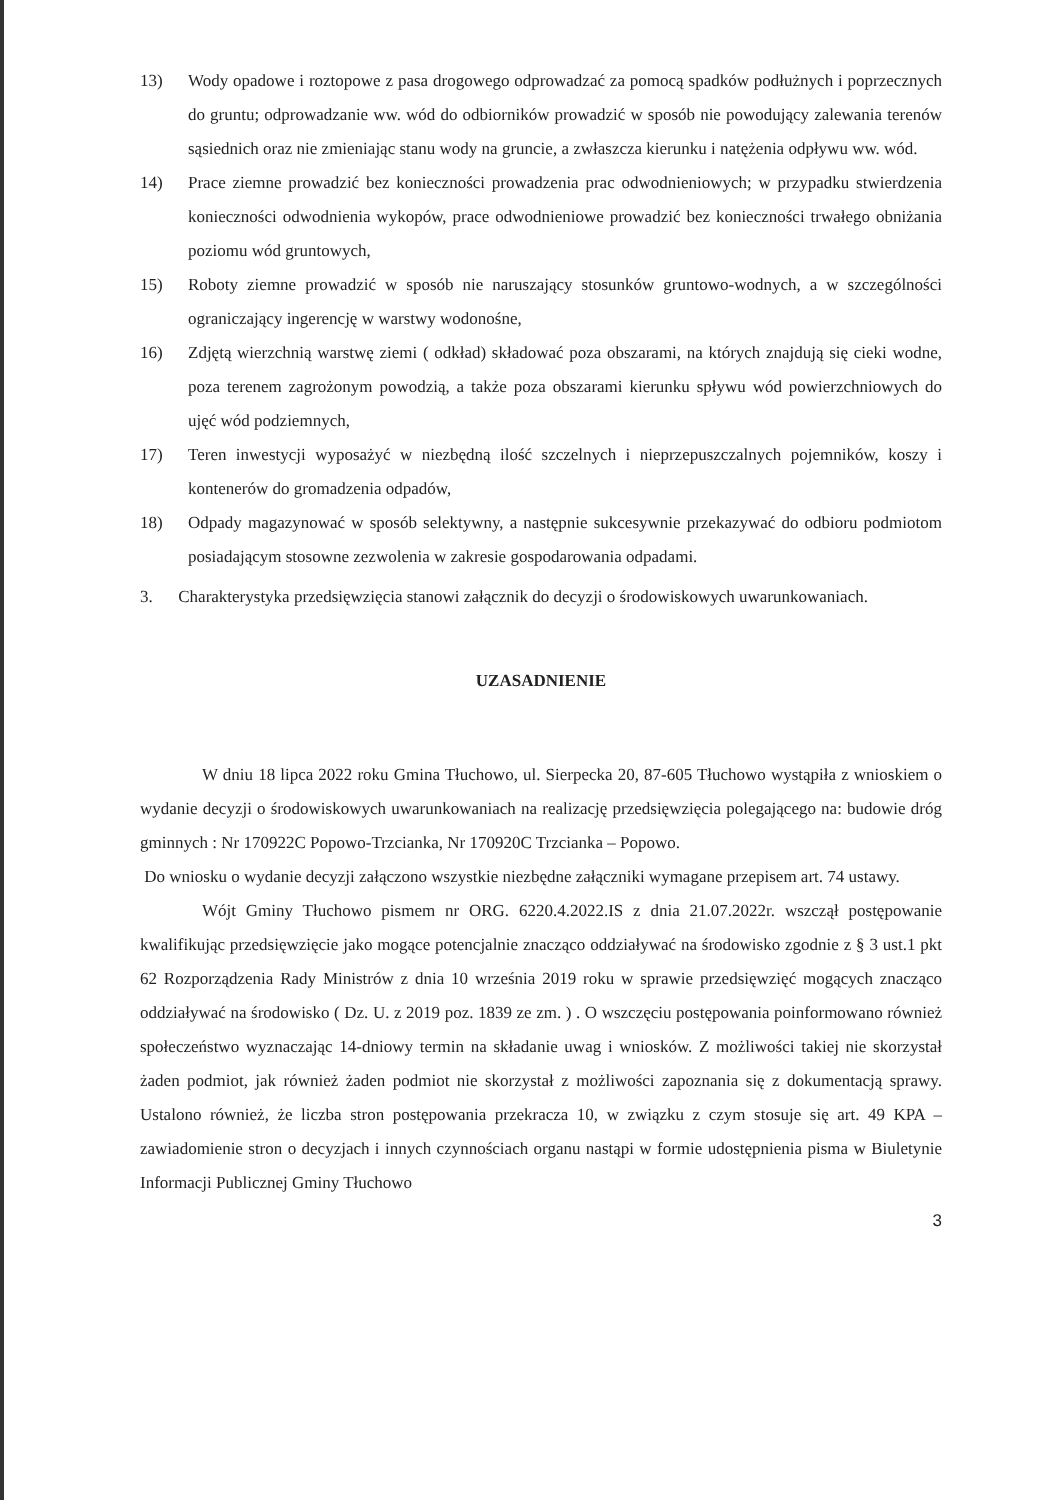13) Wody opadowe i roztopowe z pasa drogowego odprowadzać za pomocą spadków podłużnych i poprzecznych do gruntu; odprowadzanie ww. wód do odbiorników prowadzić w sposób nie powodujący zalewania terenów sąsiednich oraz nie zmieniając stanu wody na gruncie, a zwłaszcza kierunku i natężenia odpływu ww. wód.
14) Prace ziemne prowadzić bez konieczności prowadzenia prac odwodnieniowych; w przypadku stwierdzenia konieczności odwodnienia wykopów, prace odwodnieniowe prowadzić bez konieczności trwałego obniżania poziomu wód gruntowych,
15) Roboty ziemne prowadzić w sposób nie naruszający stosunków gruntowo-wodnych, a w szczególności ograniczający ingerencję w warstwy wodonośne,
16) Zdjętą wierzchnią warstwę ziemi ( odkład) składować poza obszarami, na których znajdują się cieki wodne, poza terenem zagrożonym powodzią, a także poza obszarami kierunku spływu wód powierzchniowych do ujęć wód podziemnych,
17) Teren inwestycji wyposażyć w niezbędną ilość szczelnych i nieprzepuszczalnych pojemników, koszy i kontenerów do gromadzenia odpadów,
18) Odpady magazynować w sposób selektywny, a następnie sukcesywnie przekazywać do odbioru podmiotom posiadającym stosowne zezwolenia w zakresie gospodarowania odpadami.
3. Charakterystyka przedsięwzięcia stanowi załącznik do decyzji o środowiskowych uwarunkowaniach.
UZASADNIENIE
W dniu 18 lipca 2022 roku Gmina Tłuchowo, ul. Sierpecka 20, 87-605 Tłuchowo wystąpiła z wnioskiem o wydanie decyzji o środowiskowych uwarunkowaniach na realizację przedsięwzięcia polegającego na: budowie dróg gminnych : Nr 170922C Popowo-Trzcianka, Nr 170920C Trzcianka – Popowo.
Do wniosku o wydanie decyzji załączono wszystkie niezbędne załączniki wymagane przepisem art. 74 ustawy.
Wójt Gminy Tłuchowo pismem nr ORG. 6220.4.2022.IS z dnia 21.07.2022r. wszczął postępowanie kwalifikując przedsięwzięcie jako mogące potencjalnie znacząco oddziaływać na środowisko zgodnie z § 3 ust.1 pkt 62 Rozporządzenia Rady Ministrów z dnia 10 września 2019 roku w sprawie przedsięwzięć mogących znacząco oddziaływać na środowisko ( Dz. U. z 2019 poz. 1839 ze zm. ) . O wszczęciu postępowania poinformowano również społeczeństwo wyznaczając 14-dniowy termin na składanie uwag i wniosków. Z możliwości takiej nie skorzystał żaden podmiot, jak również żaden podmiot nie skorzystał z możliwości zapoznania się z dokumentacją sprawy. Ustalono również, że liczba stron postępowania przekracza 10, w związku z czym stosuje się art. 49 KPA – zawiadomienie stron o decyzjach i innych czynnościach organu nastąpi w formie udostępnienia pisma w Biuletynie Informacji Publicznej Gminy Tłuchowo
3